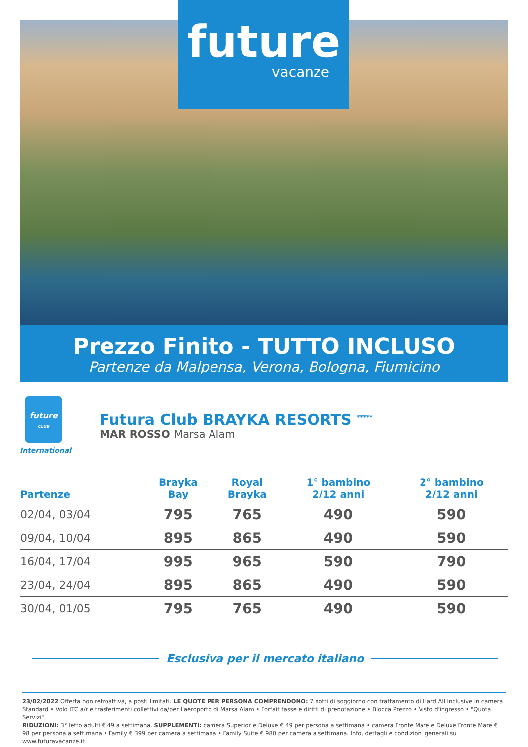future
vacanze
Prezzo Finito - TUTTO INCLUSO
Partenze da Malpensa, Verona, Bologna, Fiumicino
future
CLUB
International
Futura Club BRAYKA RESORTS <sup>*****</sup>
MAR ROSSO Marsa Alam
| Partenze | Brayka Bay | Royal Brayka | 1° bambino 2/12 anni | 2° bambino 2/12 anni |
| --- | --- | --- | --- | --- |
| 02/04, 03/04 | 795 | 765 | 490 | 590 |
| 09/04, 10/04 | 895 | 865 | 490 | 590 |
| 16/04, 17/04 | 995 | 965 | 590 | 790 |
| 23/04, 24/04 | 895 | 865 | 490 | 590 |
| 30/04, 01/05 | 795 | 765 | 490 | 590 |
Esclusiva per il mercato italiano
23/02/2022 Offerta non retroattiva, a posti limitati. LE QUOTE PER PERSONA COMPRENDONO: 7 notti di soggiorno con trattamento di Hard All Inclusive in camera Standard • Volo ITC a/r e trasferimenti collettivi da/per l'aeroporto di Marsa Alam • Forfait tasse e diritti di prenotazione • Blocca Prezzo • Visto d'ingresso • "Quota Servizi".
RIDUZIONI: 3° letto adulti € 49 a settimana. SUPPLEMENTI: camera Superior e Deluxe € 49 per persona a settimana • camera Fronte Mare e Deluxe Fronte Mare € 98 per persona a settimana • Family € 399 per camera a settimana • Family Suite € 980 per camera a settimana. Info, dettagli e condizioni generali su www.futuravacanze.it